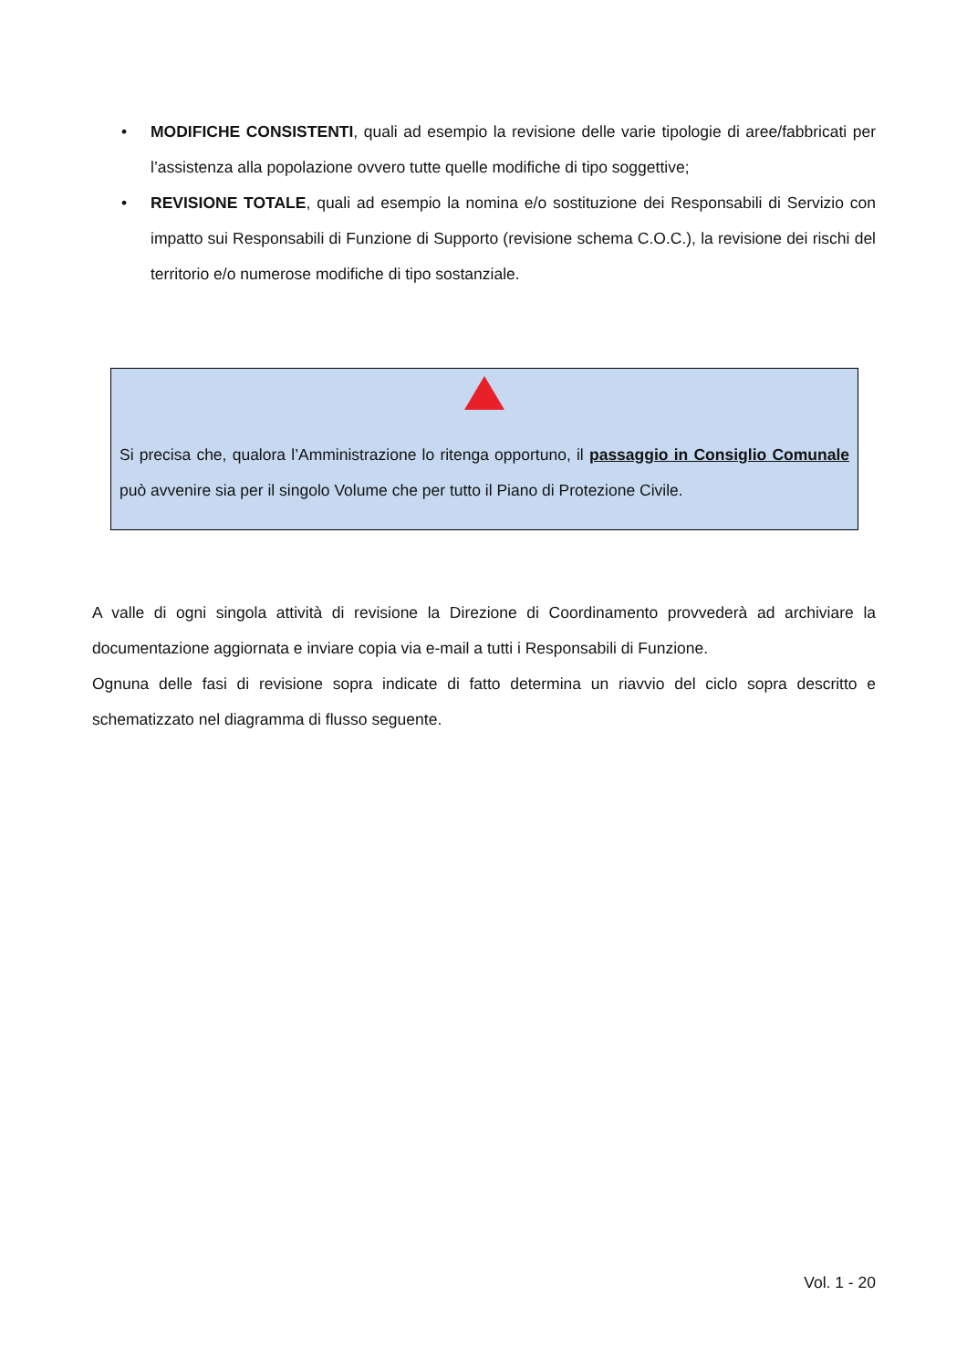• MODIFICHE CONSISTENTI, quali ad esempio la revisione delle varie tipologie di aree/fabbricati per l’assistenza alla popolazione ovvero tutte quelle modifiche di tipo soggettive;
• REVISIONE TOTALE, quali ad esempio la nomina e/o sostituzione dei Responsabili di Servizio con impatto sui Responsabili di Funzione di Supporto (revisione schema C.O.C.), la revisione dei rischi del territorio e/o numerose modifiche di tipo sostanziale.
Si precisa che, qualora l’Amministrazione lo ritenga opportuno, il passaggio in Consiglio Comunale può avvenire sia per il singolo Volume che per tutto il Piano di Protezione Civile.
A valle di ogni singola attività di revisione la Direzione di Coordinamento provvederà ad archiviare la documentazione aggiornata e inviare copia via e-mail a tutti i Responsabili di Funzione.
Ognuna delle fasi di revisione sopra indicate di fatto determina un riavvio del ciclo sopra descritto e schematizzato nel diagramma di flusso seguente.
Vol. 1 - 20